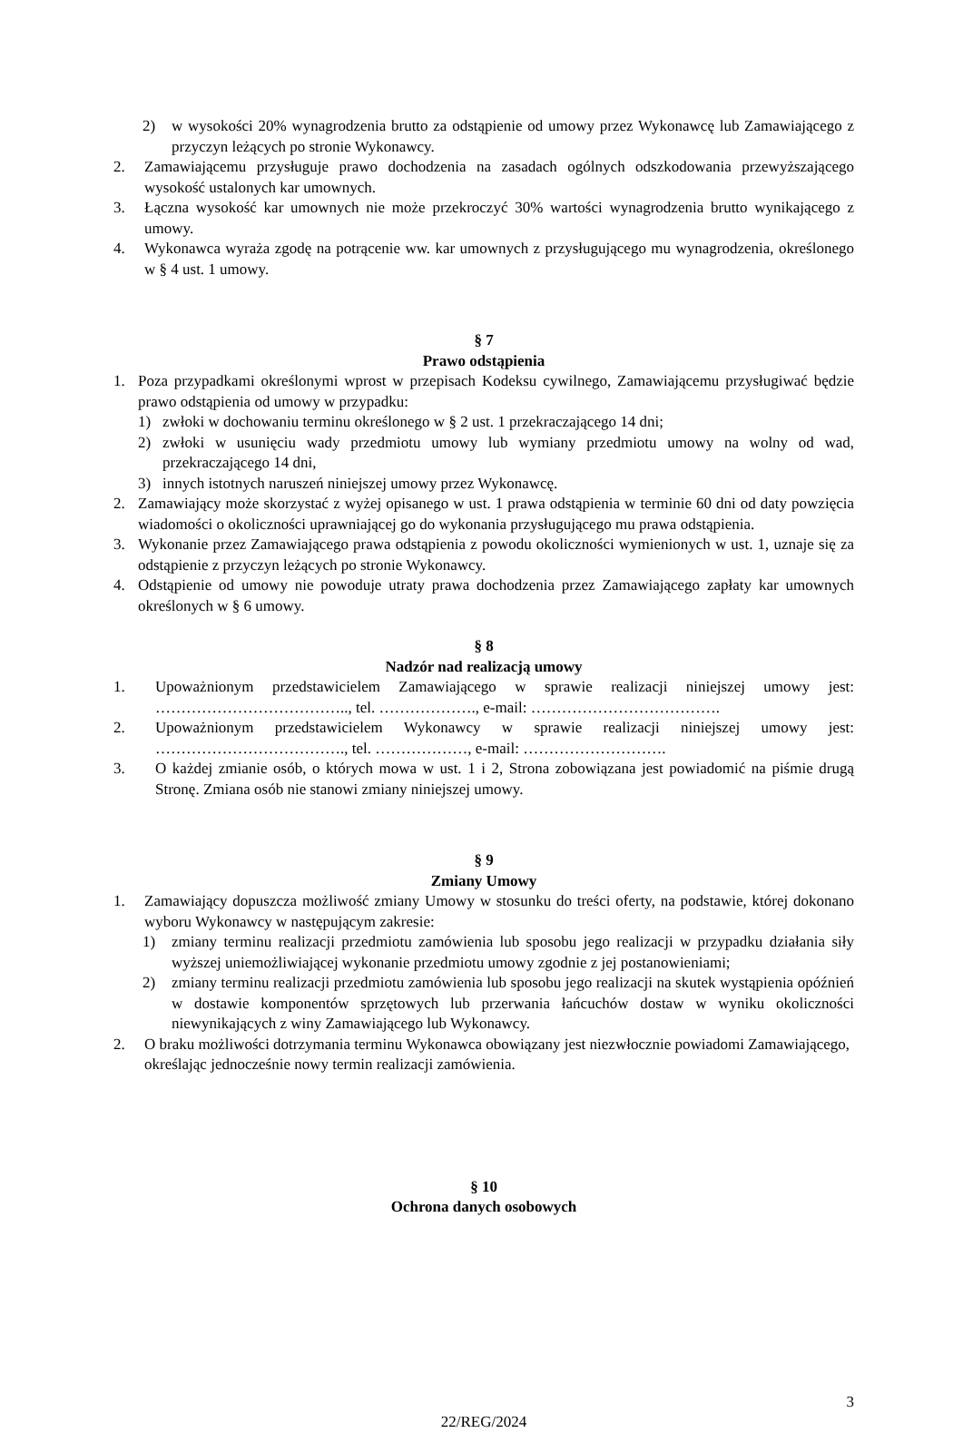2) w wysokości 20% wynagrodzenia brutto za odstąpienie od umowy przez Wykonawcę lub Zamawiającego z przyczyn leżących po stronie Wykonawcy.
2. Zamawiającemu przysługuje prawo dochodzenia na zasadach ogólnych odszkodowania przewyższającego wysokość ustalonych kar umownych.
3. Łączna wysokość kar umownych nie może przekroczyć 30% wartości wynagrodzenia brutto wynikającego z umowy.
4. Wykonawca wyraża zgodę na potrącenie ww. kar umownych z przysługującego mu wynagrodzenia, określonego w § 4 ust. 1 umowy.
§ 7
Prawo odstąpienia
1. Poza przypadkami określonymi wprost w przepisach Kodeksu cywilnego, Zamawiającemu przysługiwać będzie prawo odstąpienia od umowy w przypadku:
1) zwłoki w dochowaniu terminu określonego w § 2 ust. 1 przekraczającego 14 dni;
2) zwłoki w usunięciu wady przedmiotu umowy lub wymiany przedmiotu umowy na wolny od wad, przekraczającego 14 dni,
3) innych istotnych naruszeń niniejszej umowy przez Wykonawcę.
2. Zamawiający może skorzystać z wyżej opisanego w ust. 1 prawa odstąpienia w terminie 60 dni od daty powzięcia wiadomości o okoliczności uprawniającej go do wykonania przysługującego mu prawa odstąpienia.
3. Wykonanie przez Zamawiającego prawa odstąpienia z powodu okoliczności wymienionych w ust. 1, uznaje się za odstąpienie z przyczyn leżących po stronie Wykonawcy.
4. Odstąpienie od umowy nie powoduje utraty prawa dochodzenia przez Zamawiającego zapłaty kar umownych określonych w § 6 umowy.
§ 8
Nadzór nad realizacją umowy
1. Upoważnionym przedstawicielem Zamawiającego w sprawie realizacji niniejszej umowy jest: ……………………………….., tel. ………………., e-mail: ……………………………….
2. Upoważnionym przedstawicielem Wykonawcy w sprawie realizacji niniejszej umowy jest: ………………………………., tel. ………………, e-mail: ……………………….
3. O każdej zmianie osób, o których mowa w ust. 1 i 2, Strona zobowiązana jest powiadomić na piśmie drugą Stronę. Zmiana osób nie stanowi zmiany niniejszej umowy.
§ 9
Zmiany Umowy
1. Zamawiający dopuszcza możliwość zmiany Umowy w stosunku do treści oferty, na podstawie, której dokonano wyboru Wykonawcy w następującym zakresie:
1) zmiany terminu realizacji przedmiotu zamówienia lub sposobu jego realizacji w przypadku działania siły wyższej uniemożliwiającej wykonanie przedmiotu umowy zgodnie z jej postanowieniami;
2) zmiany terminu realizacji przedmiotu zamówienia lub sposobu jego realizacji na skutek wystąpienia opóźnień w dostawie komponentów sprzętowych lub przerwania łańcuchów dostaw w wyniku okoliczności niewynikających z winy Zamawiającego lub Wykonawcy.
2. O braku możliwości dotrzymania terminu Wykonawca obowiązany jest niezwłocznie powiadomi Zamawiającego, określając jednocześnie nowy termin realizacji zamówienia.
§ 10
Ochrona danych osobowych
3
22/REG/2024